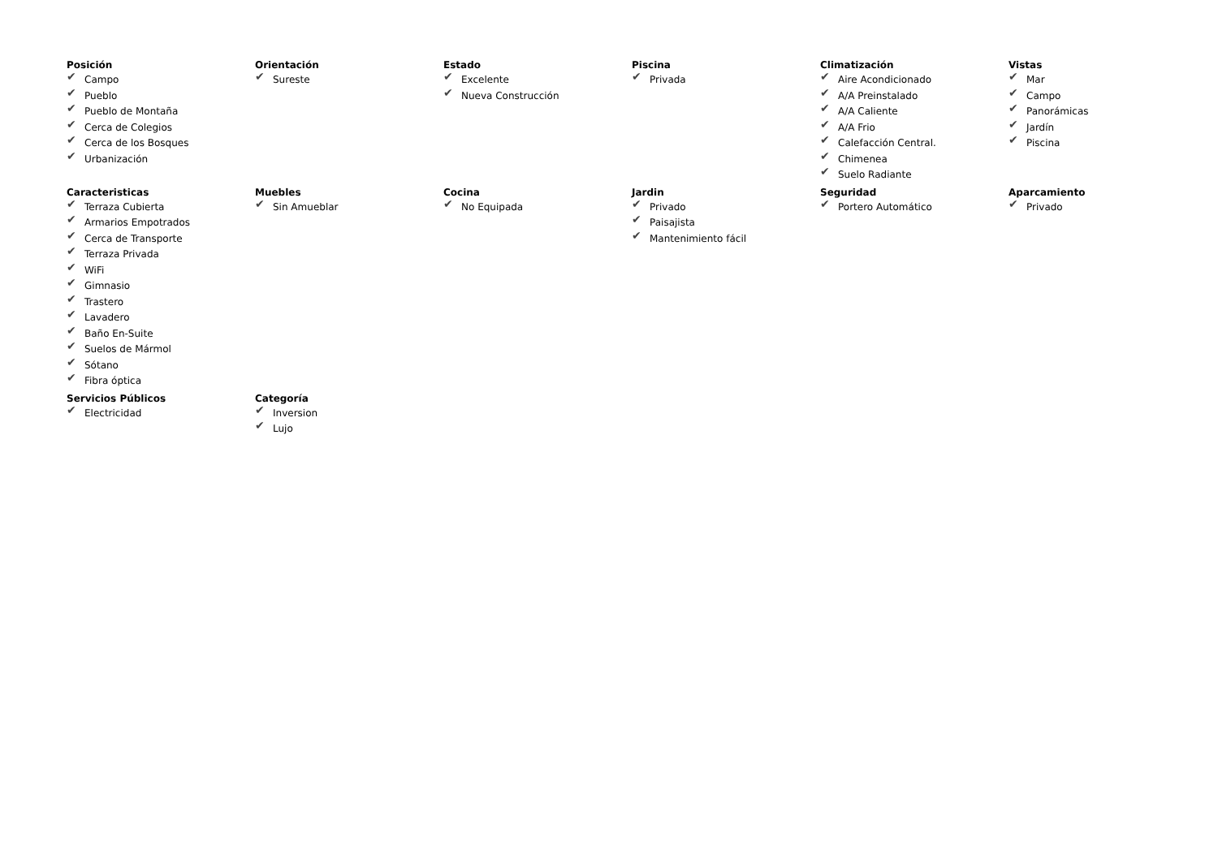Posición
✔ Campo
✔ Pueblo
✔ Pueblo de Montaña
✔ Cerca de Colegios
✔ Cerca de los Bosques
✔ Urbanización
Orientación
✔ Sureste
Estado
✔ Excelente
✔ Nueva Construcción
Piscina
✔ Privada
Climatización
✔ Aire Acondicionado
✔ A/A Preinstalado
✔ A/A Caliente
✔ A/A Frio
✔ Calefacción Central.
✔ Chimenea
✔ Suelo Radiante
Vistas
✔ Mar
✔ Campo
✔ Panorámicas
✔ Jardín
✔ Piscina
Caracteristicas
✔ Terraza Cubierta
✔ Armarios Empotrados
✔ Cerca de Transporte
✔ Terraza Privada
✔ WiFi
✔ Gimnasio
✔ Trastero
✔ Lavadero
✔ Baño En-Suite
✔ Suelos de Mármol
✔ Sótano
✔ Fibra óptica
Muebles
✔ Sin Amueblar
Cocina
✔ No Equipada
Jardin
✔ Privado
✔ Paisajista
✔ Mantenimiento fácil
Seguridad
✔ Portero Automático
Aparcamiento
✔ Privado
Servicios Públicos
✔ Electricidad
Categoría
✔ Inversion
✔ Lujo